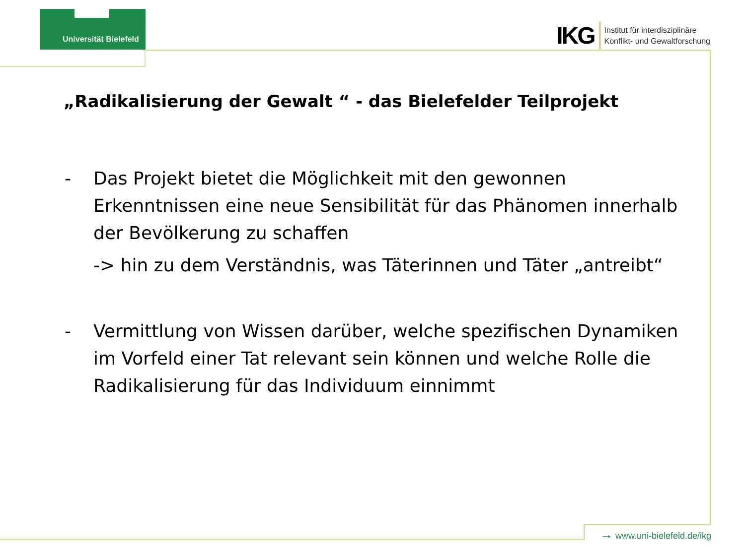Universität Bielefeld
IKG Institut für interdisziplinäre
Konflikt- und Gewaltforschung
„Radikalisierung der Gewalt “ - das Bielefelder Teilprojekt
- Das Projekt bietet die Möglichkeit mit den gewonnen Erkenntnissen eine neue Sensibilität für das Phänomen innerhalb der Bevölkerung zu schaffen
-> hin zu dem Verständnis, was Täterinnen und Täter „antreibt“
- Vermittlung von Wissen darüber, welche spezifischen Dynamiken im Vorfeld einer Tat relevant sein können und welche Rolle die Radikalisierung für das Individuum einnimmt
→ www.uni-bielefeld.de/ikg